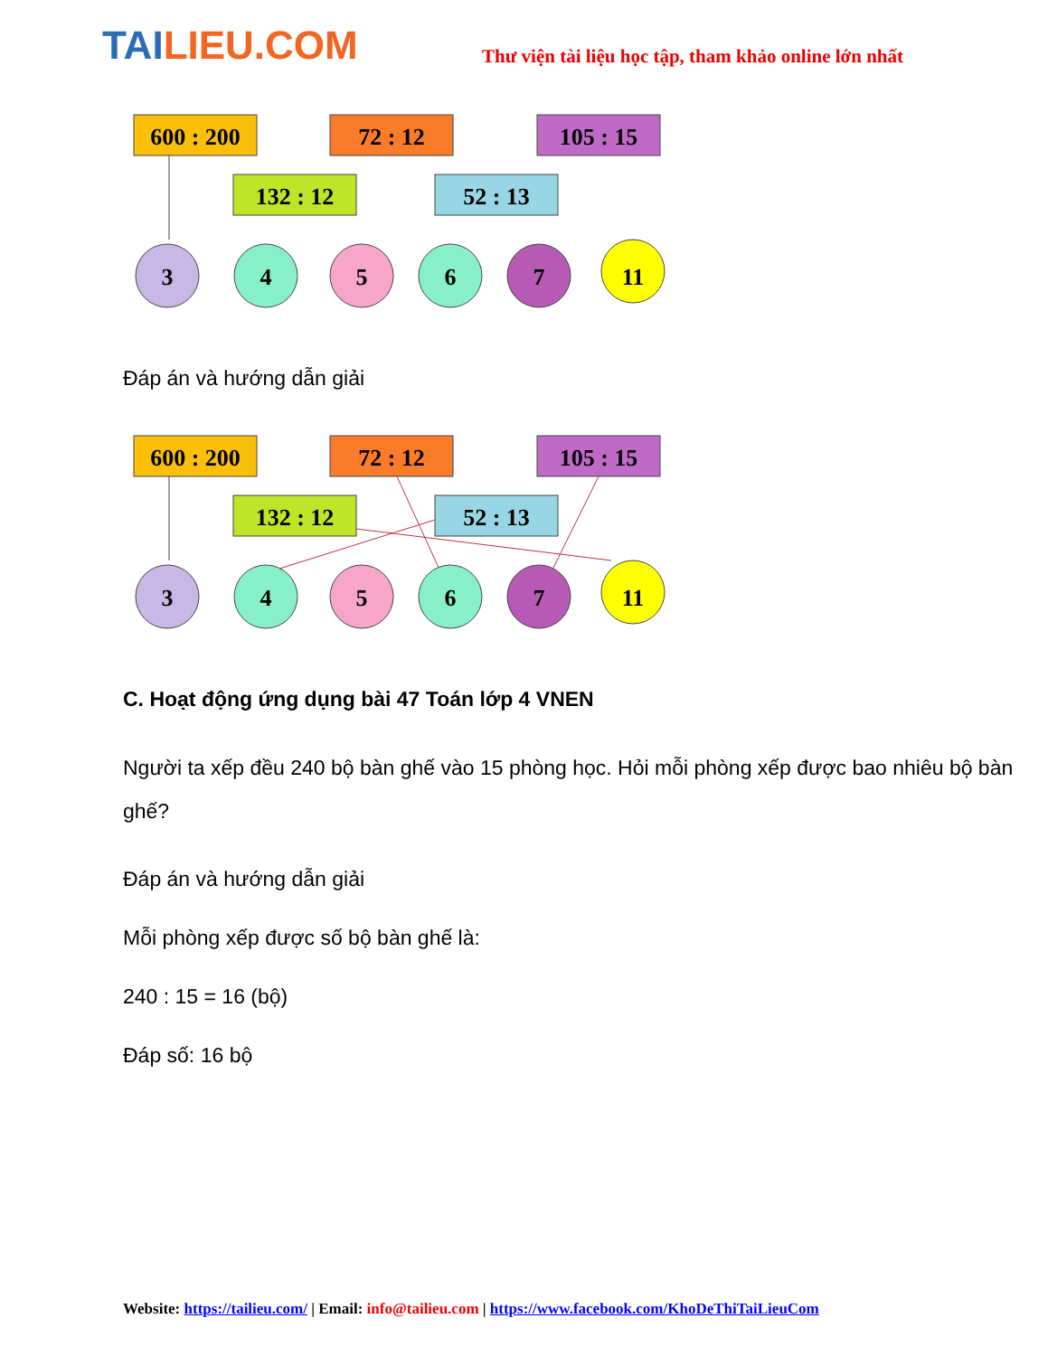TAILIEU.COM
Thư viện tài liệu học tập, tham khảo online lớn nhất
600 : 200
72 : 12
105 : 15
132 : 12
52 : 13
3
4
5
6
7
11
Đáp án và hướng dẫn giải
600 : 200
72 : 12
105 : 15
132 : 12
52 : 13
3
4
5
6
7
11
C. Hoạt động ứng dụng bài 47 Toán lớp 4 VNEN
Người ta xếp đều 240 bộ bàn ghế vào 15 phòng học. Hỏi mỗi phòng xếp được bao nhiêu bộ bàn ghế?
Đáp án và hướng dẫn giải
Mỗi phòng xếp được số bộ bàn ghế là:
240 : 15 = 16 (bộ)
Đáp số: 16 bộ
Website: https://tailieu.com/ | Email: info@tailieu.com | https://www.facebook.com/KhoDeThiTaiLieuCom